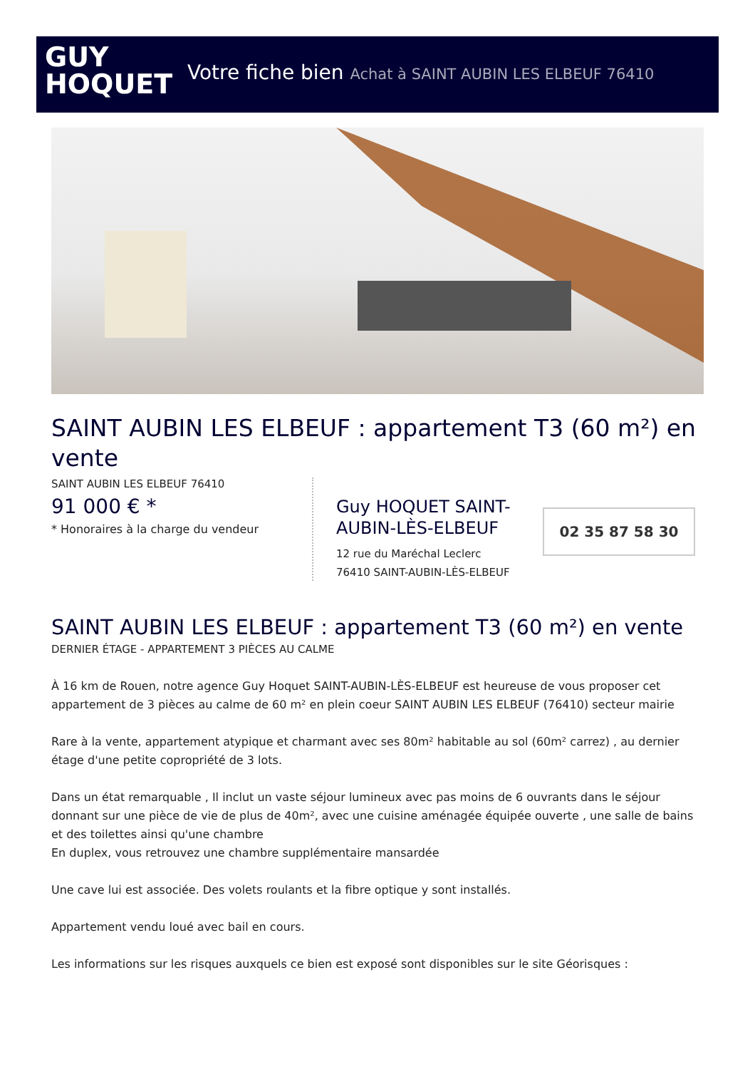GUY
HOQUET
Votre fiche bien Achat à SAINT AUBIN LES ELBEUF 76410
SAINT AUBIN LES ELBEUF : appartement T3 (60 m²) en vente
SAINT AUBIN LES ELBEUF 76410
91 000 € *
* Honoraires à la charge du vendeur
Guy HOQUET SAINT-AUBIN-LÈS-ELBEUF
12 rue du Maréchal Leclerc
76410 SAINT-AUBIN-LÈS-ELBEUF
02 35 87 58 30
SAINT AUBIN LES ELBEUF : appartement T3 (60 m²) en vente
DERNIER ÉTAGE - APPARTEMENT 3 PIÈCES AU CALME
À 16 km de Rouen, notre agence Guy Hoquet SAINT-AUBIN-LÈS-ELBEUF est heureuse de vous proposer cet appartement de 3 pièces au calme de 60 m² en plein coeur SAINT AUBIN LES ELBEUF (76410) secteur mairie
Rare à la vente, appartement atypique et charmant avec ses 80m² habitable au sol (60m² carrez) , au dernier étage d'une petite copropriété de 3 lots.
Dans un état remarquable , Il inclut un vaste séjour lumineux avec pas moins de 6 ouvrants dans le séjour donnant sur une pièce de vie de plus de 40m², avec une cuisine aménagée équipée ouverte , une salle de bains et des toilettes ainsi qu'une chambre
En duplex, vous retrouvez une chambre supplémentaire mansardée
Une cave lui est associée. Des volets roulants et la fibre optique y sont installés.
Appartement vendu loué avec bail en cours.
Les informations sur les risques auxquels ce bien est exposé sont disponibles sur le site Géorisques :